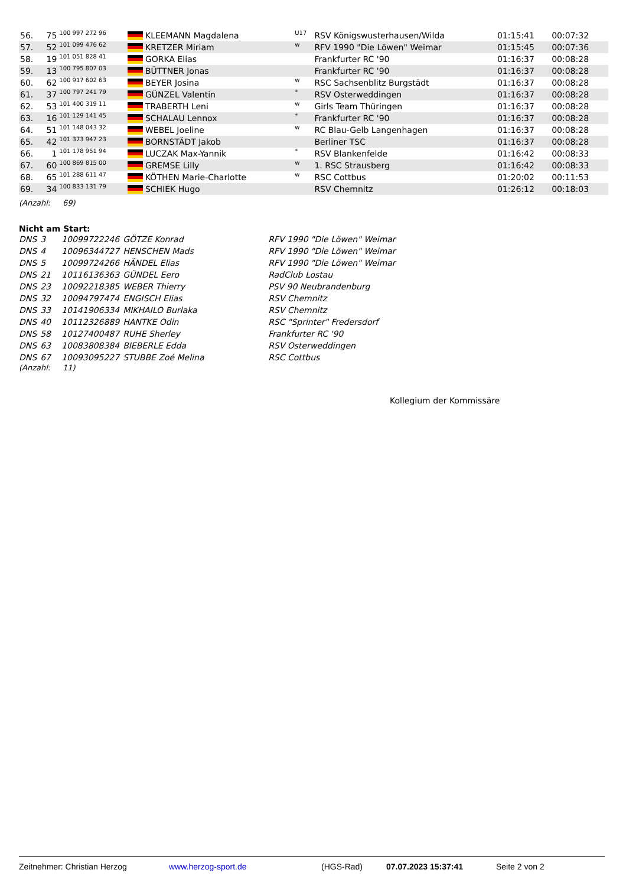| 56. | 75 | 100 997 272 96 | KLEEMANN Magdalena | U17 | RSV Königswusterhausen/Wilda | 01:15:41 | 00:07:32 | |
| 57. | 52 | 101 099 476 62 | KRETZER Miriam | w | RFV 1990 "Die Löwen" Weimar | 01:15:45 | 00:07:36 | |
| 58. | 19 | 101 051 828 41 | GORKA Elias | | Frankfurter RC '90 | 01:16:37 | 00:08:28 | |
| 59. | 13 | 100 795 807 03 | BÜTTNER Jonas | | Frankfurter RC '90 | 01:16:37 | 00:08:28 | |
| 60. | 62 | 100 917 602 63 | BEYER Josina | w | RSC Sachsenblitz Burgstädt | 01:16:37 | 00:08:28 | |
| 61. | 37 | 100 797 241 79 | GÜNZEL Valentin | * | RSV Osterweddingen | 01:16:37 | 00:08:28 | |
| 62. | 53 | 101 400 319 11 | TRABERTH Leni | w | Girls Team Thüringen | 01:16:37 | 00:08:28 | |
| 63. | 16 | 101 129 141 45 | SCHALAU Lennox | * | Frankfurter RC '90 | 01:16:37 | 00:08:28 | |
| 64. | 51 | 101 148 043 32 | WEBEL Joeline | w | RC Blau-Gelb Langenhagen | 01:16:37 | 00:08:28 | |
| 65. | 42 | 101 373 947 23 | BORNSTÄDT Jakob | | Berliner TSC | 01:16:37 | 00:08:28 | |
| 66. | 1 | 101 178 951 94 | LUCZAK Max-Yannik | * | RSV Blankenfelde | 01:16:42 | 00:08:33 | |
| 67. | 60 | 100 869 815 00 | GREMSE Lilly | w | 1. RSC Strausberg | 01:16:42 | 00:08:33 | |
| 68. | 65 | 101 288 611 47 | KÖTHEN Marie-Charlotte | w | RSC Cottbus | 01:20:02 | 00:11:53 | |
| 69. | 34 | 100 833 131 79 | SCHIEK Hugo | | RSV Chemnitz | 01:26:12 | 00:18:03 | |
(Anzahl: 69)
Nicht am Start:
| DNS | 3 | 10099722246 | GÖTZE Konrad | RFV 1990 "Die Löwen" Weimar |
| DNS | 4 | 10096344727 | HENSCHEN Mads | RFV 1990 "Die Löwen" Weimar |
| DNS | 5 | 10099724266 | HÄNDEL Elias | RFV 1990 "Die Löwen" Weimar |
| DNS | 21 | 10116136363 | GÜNDEL Eero | RadClub Lostau |
| DNS | 23 | 10092218385 | WEBER Thierry | PSV 90 Neubrandenburg |
| DNS | 32 | 10094797474 | ENGISCH Elias | RSV Chemnitz |
| DNS | 33 | 10141906334 | MIKHAILO Burlaka | RSV Chemnitz |
| DNS | 40 | 10112326889 | HANTKE Odin | RSC "Sprinter" Fredersdorf |
| DNS | 58 | 10127400487 | RUHE Sherley | Frankfurter RC '90 |
| DNS | 63 | 10083808384 | BIEBERLE Edda | RSV Osterweddingen |
| DNS | 67 | 10093095227 | STUBBE Zoé Melina | RSC Cottbus |
(Anzahl: 11)
Kollegium der Kommissäre
Zeitnehmer: Christian Herzog www.herzog-sport.de (HGS-Rad) 07.07.2023 15:37:41 Seite 2 von 2